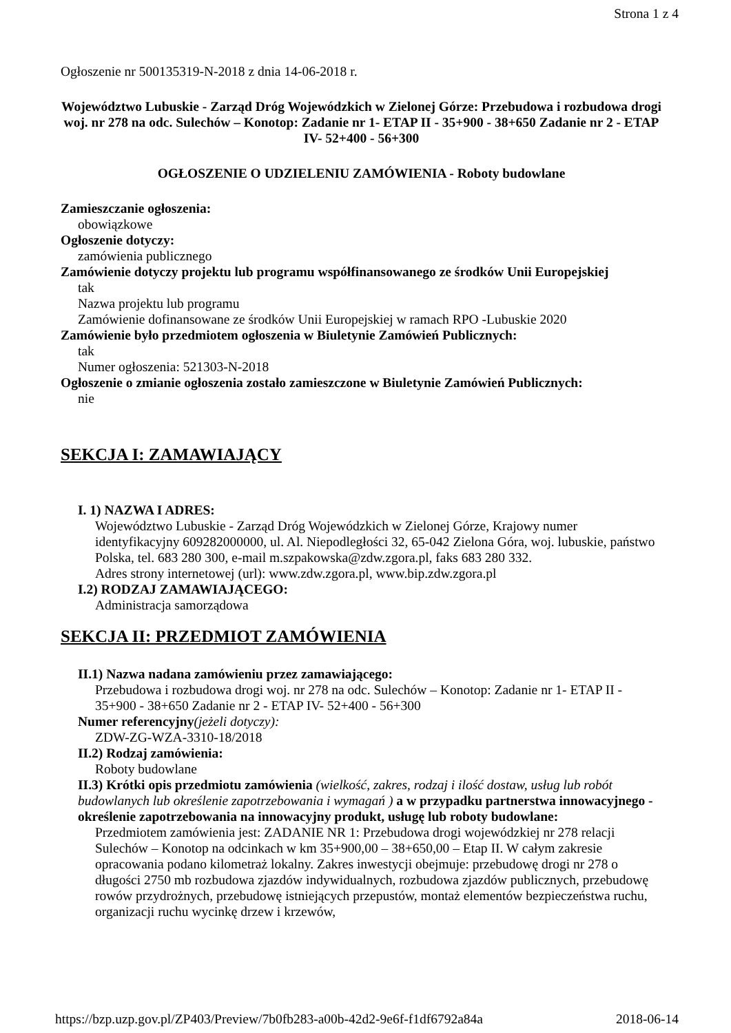Strona 1 z 4
Ogłoszenie nr 500135319-N-2018 z dnia 14-06-2018 r.
Województwo Lubuskie - Zarząd Dróg Wojewódzkich w Zielonej Górze: Przebudowa i rozbudowa drogi woj. nr 278 na odc. Sulechów – Konotop: Zadanie nr 1- ETAP II - 35+900 - 38+650 Zadanie nr 2 - ETAP IV- 52+400 - 56+300
OGŁOSZENIE O UDZIELENIU ZAMÓWIENIA - Roboty budowlane
Zamieszczanie ogłoszenia:
obowiązkowe
Ogłoszenie dotyczy:
zamówienia publicznego
Zamówienie dotyczy projektu lub programu współfinansowanego ze środków Unii Europejskiej
tak
Nazwa projektu lub programu
Zamówienie dofinansowane ze środków Unii Europejskiej w ramach RPO -Lubuskie 2020
Zamówienie było przedmiotem ogłoszenia w Biuletynie Zamówień Publicznych:
tak
Numer ogłoszenia: 521303-N-2018
Ogłoszenie o zmianie ogłoszenia zostało zamieszczone w Biuletynie Zamówień Publicznych:
nie
SEKCJA I: ZAMAWIAJĄCY
I. 1) NAZWA I ADRES:
Województwo Lubuskie - Zarząd Dróg Wojewódzkich w Zielonej Górze, Krajowy numer identyfikacyjny 609282000000, ul. Al. Niepodległości 32, 65-042 Zielona Góra, woj. lubuskie, państwo Polska, tel. 683 280 300, e-mail m.szpakowska@zdw.zgora.pl, faks 683 280 332.
Adres strony internetowej (url): www.zdw.zgora.pl, www.bip.zdw.zgora.pl
I.2) RODZAJ ZAMAWIAJĄCEGO:
Administracja samorządowa
SEKCJA II: PRZEDMIOT ZAMÓWIENIA
II.1) Nazwa nadana zamówieniu przez zamawiającego:
Przebudowa i rozbudowa drogi woj. nr 278 na odc. Sulechów – Konotop: Zadanie nr 1- ETAP II - 35+900 - 38+650 Zadanie nr 2 - ETAP IV- 52+400 - 56+300
Numer referencyjny(jeżeli dotyczy):
ZDW-ZG-WZA-3310-18/2018
II.2) Rodzaj zamówienia:
Roboty budowlane
II.3) Krótki opis przedmiotu zamówienia (wielkość, zakres, rodzaj i ilość dostaw, usług lub robót budowlanych lub określenie zapotrzebowania i wymagań ) a w przypadku partnerstwa innowacyjnego - określenie zapotrzebowania na innowacyjny produkt, usługę lub roboty budowlane:
Przedmiotem zamówienia jest: ZADANIE NR 1: Przebudowa drogi wojewódzkiej nr 278 relacji Sulechów – Konotop na odcinkach w km 35+900,00 – 38+650,00 – Etap II. W całym zakresie opracowania podano kilometraż lokalny. Zakres inwestycji obejmuje: przebudowę drogi nr 278 o długości 2750 mb rozbudowa zjazdów indywidualnych, rozbudowa zjazdów publicznych, przebudowę rowów przydrożnych, przebudowę istniejących przepustów, montaż elementów bezpieczeństwa ruchu, organizacji ruchu wycinkę drzew i krzewów,
https://bzp.uzp.gov.pl/ZP403/Preview/7b0fb283-a00b-42d2-9e6f-f1df6792a84a 2018-06-14